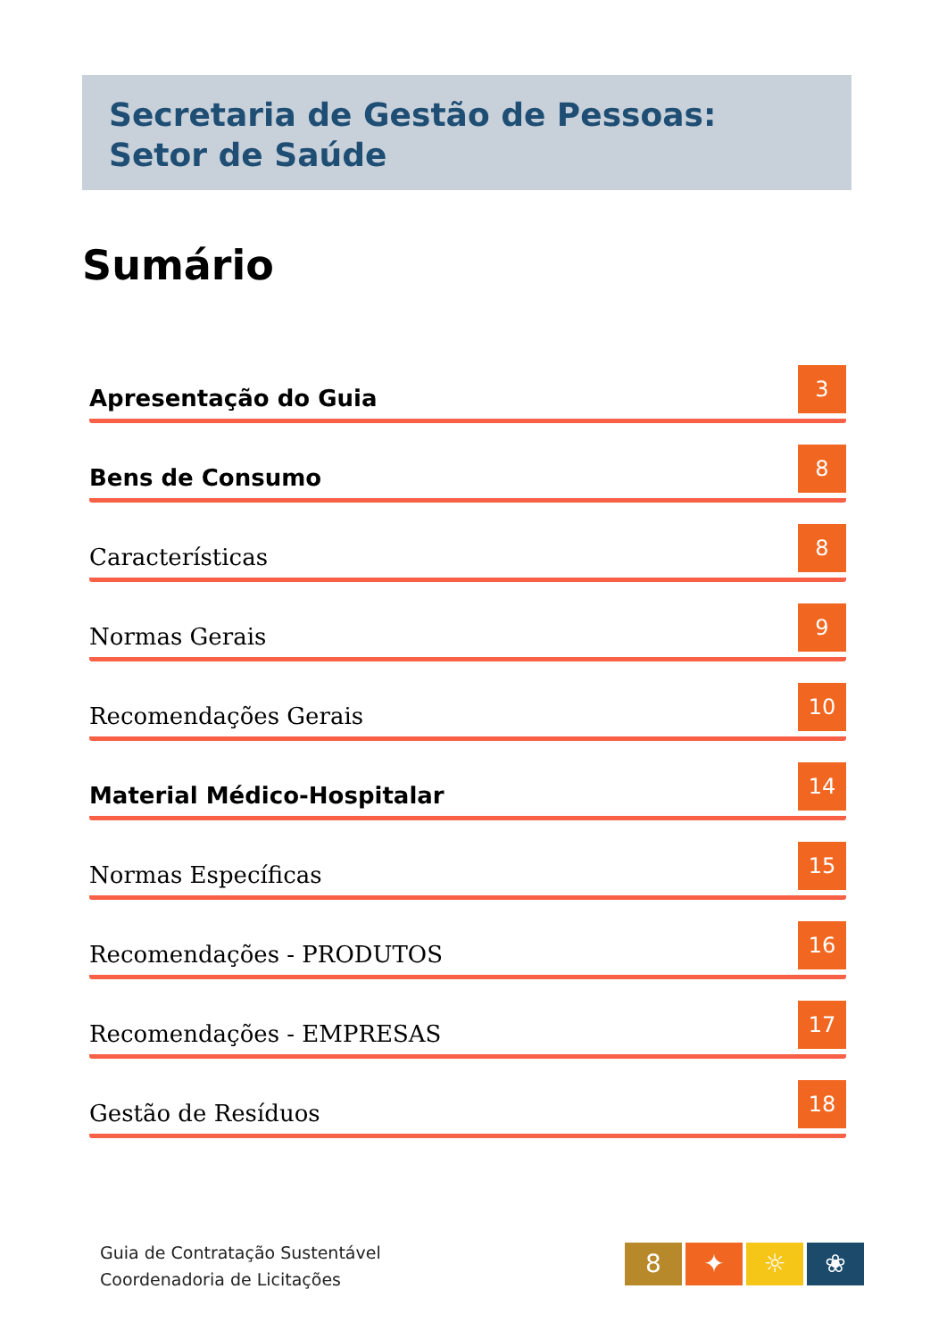Secretaria de Gestão de Pessoas:
Setor de Saúde
Sumário
Apresentação do Guia 3
Bens de Consumo 8
Características 8
Normas Gerais 9
Recomendações Gerais 10
Material Médico-Hospitalar 14
Normas Específicas 15
Recomendações - PRODUTOS 16
Recomendações - EMPRESAS 17
Gestão de Resíduos 18
Guia de Contratação Sustentável
Coordenadoria de Licitações
8 ✦ ☼ ❀